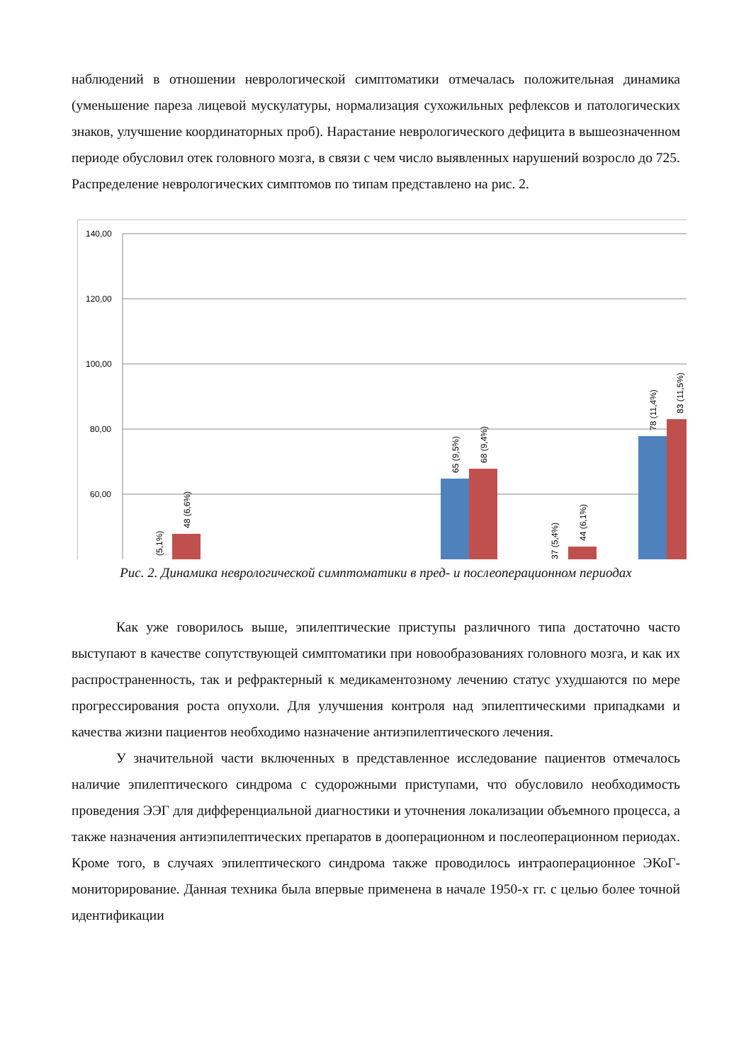наблюдений в отношении неврологической симптоматики отмечалась положительная динамика (уменьшение пареза лицевой мускулатуры, нормализация сухожильных рефлексов и патологических знаков, улучшение координаторных проб). Нарастание неврологического дефицита в вышеозначенном периоде обусловил отек головного мозга, в связи с чем число выявленных нарушений возросло до 725. Распределение неврологических симптомов по типам представлено на рис. 2.
140,00
120,00
100,00
80,00
60,00
(5,1%)
48 (6,6%)
65 (9,5%)
68 (9,4%)
37 (5,4%)
44 (6,1%)
78 (11,4%)
83 (11,5%)
Рис. 2. Динамика неврологической симптоматики в пред- и послеоперационном периодах
Как уже говорилось выше, эпилептические приступы различного типа достаточно часто выступают в качестве сопутствующей симптоматики при новообразованиях головного мозга, и как их распространенность, так и рефрактерный к медикаментозному лечению статус ухудшаются по мере прогрессирования роста опухоли. Для улучшения контроля над эпилептическими припадками и качества жизни пациентов необходимо назначение антиэпилептического лечения.
У значительной части включенных в представленное исследование пациентов отмечалось наличие эпилептического синдрома с судорожными приступами, что обусловило необходимость проведения ЭЭГ для дифференциальной диагностики и уточнения локализации объемного процесса, а также назначения антиэпилептических препаратов в дооперационном и послеоперационном периодах. Кроме того, в случаях эпилептического синдрома также проводилось интраоперационное ЭКоГ-мониторирование. Данная техника была впервые применена в начале 1950-х гг. с целью более точной идентификации